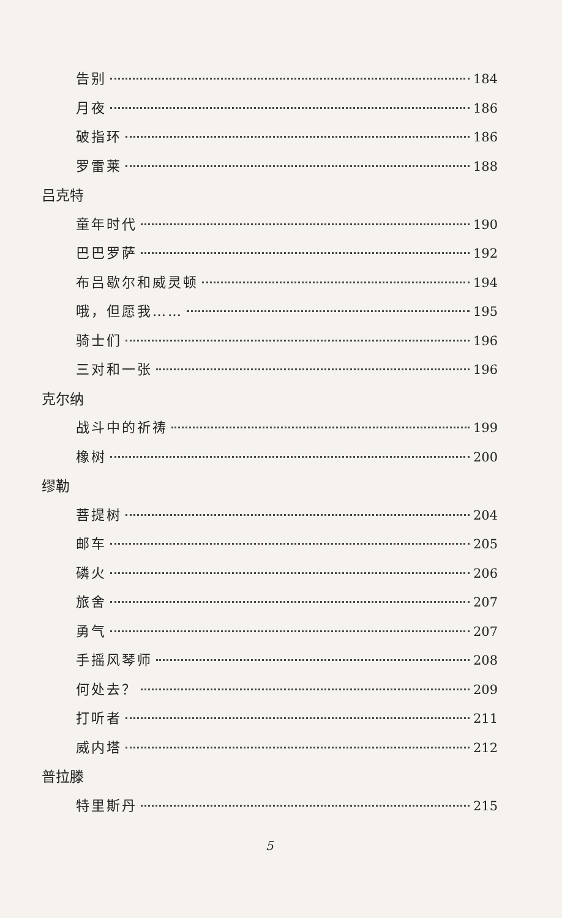告别 184
月夜 186
破指环 186
罗雷莱 188
吕克特
童年时代 190
巴巴罗萨 192
布吕歇尔和威灵顿 194
哦，但愿我…… 195
骑士们 196
三对和一张 196
克尔纳
战斗中的祈祷 199
橡树 200
缪勒
菩提树 204
邮车 205
磷火 206
旅舍 207
勇气 207
手摇风琴师 208
何处去？ 209
打听者 211
威内塔 212
普拉滕
特里斯丹 215
5